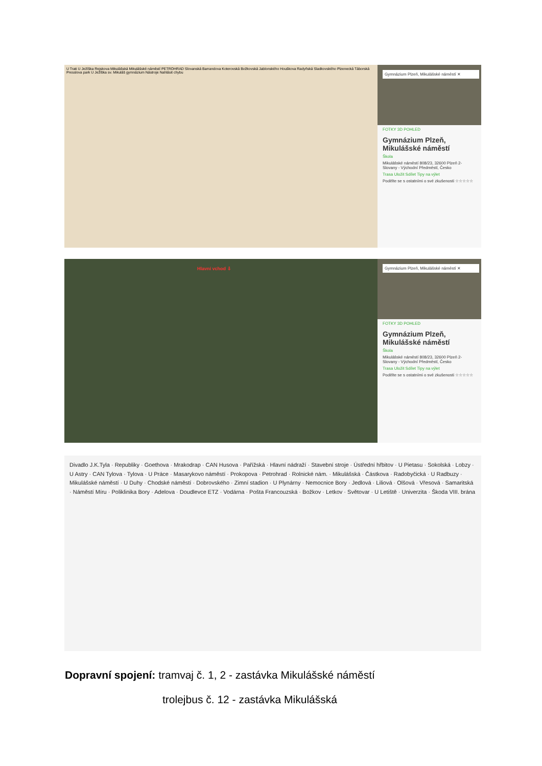U Trati U Ježíška Rejskova Mikulášská Mikulášské náměstí PETROHRAD Slovanská Barrandova Koterovská Božkovská Jablonského Houškova Radyňská Sladkovského Plzenecká Táborská Presslova park U Ježíška sv. Mikuláš gymnázium Nástroje Nahlásit chybu
Gymnázium Plzeň, Mikulášské náměstí ✕
FOTKY 3D POHLED
Gymnázium Plzeň, Mikulášské náměstí
Škola
Mikulášské náměstí 808/23, 32600 Plzeň 2-Slovany - Východní Předměstí, Česko
Trasa Uložit Sdílet Tipy na výlet
Podělte se s ostatními o své zkušenosti ☆☆☆☆☆
Hlavní vchod ⇩
Gymnázium Plzeň, Mikulášské náměstí ✕
FOTKY 3D POHLED
Gymnázium Plzeň, Mikulášské náměstí
Škola
Mikulášské náměstí 808/23, 32600 Plzeň 2-Slovany - Východní Předměstí, Česko
Trasa Uložit Sdílet Tipy na výlet
Podělte se s ostatními o své zkušenosti ☆☆☆☆☆
Divadlo J.K.Tyla · Republiky · Goethova · Mrakodrap · CAN Husova · Pařížská · Hlavní nádraží · Stavební stroje · Ústřední hřbitov · U Pietasu · Sokolská · Lobzy · U Astry · CAN Tylova · Tylova · U Práce · Masarykovo náměstí · Prokopova · Petrohrad · Rolnické nám. · Mikulášská · Částkova · Radobyčická · U Radbuzy · Mikulášské náměstí · U Duhy · Chodské náměstí · Dobrovského · Zimní stadion · U Plynárny · Nemocnice Bory · Jedlová · Liliová · Olšová · Vřesová · Samaritská · Náměstí Míru · Poliklinika Bory · Adelova · Doudlevce ETZ · Vodárna · Pošta Francouzská · Božkov · Letkov · Světovar · U Letiště · Univerzita · Škoda VIII. brána
Dopravní spojení: tramvaj č. 1, 2 - zastávka Mikulášské náměstí
trolejbus č. 12 - zastávka Mikulášská